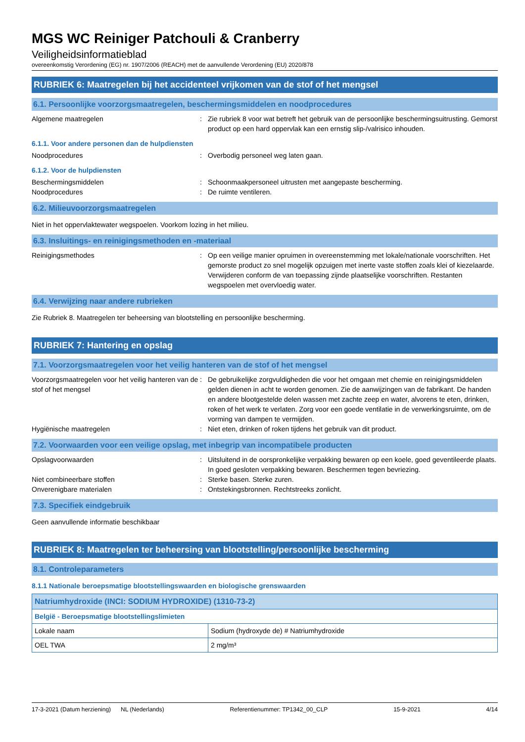MGS WC Reiniger Patchouli & Cranberry
Veiligheidsinformatieblad
overeenkomstig Verordening (EG) nr. 1907/2006 (REACH) met de aanvullende Verordening (EU) 2020/878
RUBRIEK 6: Maatregelen bij het accidenteel vrijkomen van de stof of het mengsel
6.1. Persoonlijke voorzorgsmaatregelen, beschermingsmiddelen en noodprocedures
Algemene maatregelen : Zie rubriek 8 voor wat betreft het gebruik van de persoonlijke beschermingsuitrusting. Gemorst product op een hard oppervlak kan een ernstig slip-/valrisico inhouden.
6.1.1. Voor andere personen dan de hulpdiensten
Noodprocedures : Overbodig personeel weg laten gaan.
6.1.2. Voor de hulpdiensten
Beschermingsmiddelen : Schoonmaakpersoneel uitrusten met aangepaste bescherming.
Noodprocedures : De ruimte ventileren.
6.2. Milieuvoorzorgsmaatregelen
Niet in het oppervlaktewater wegspoelen. Voorkom lozing in het milieu.
6.3. Insluitings- en reinigingsmethoden en -materiaal
Reinigingsmethodes : Op een veilige manier opruimen in overeenstemming met lokale/nationale voorschriften. Het gemorste product zo snel mogelijk opzuigen met inerte vaste stoffen zoals klei of kiezelaarde. Verwijderen conform de van toepassing zijnde plaatselijke voorschriften. Restanten wegspoelen met overvloedig water.
6.4. Verwijzing naar andere rubrieken
Zie Rubriek 8. Maatregelen ter beheersing van blootstelling en persoonlijke bescherming.
RUBRIEK 7: Hantering en opslag
7.1. Voorzorgsmaatregelen voor het veilig hanteren van de stof of het mengsel
Voorzorgsmaatregelen voor het veilig hanteren van de stof of het mengsel
: De gebruikelijke zorgvuldigheden die voor het omgaan met chemie en reinigingsmiddelen gelden dienen in acht te worden genomen. Zie de aanwijzingen van de fabrikant. De handen en andere blootgestelde delen wassen met zachte zeep en water, alvorens te eten, drinken, roken of het werk te verlaten. Zorg voor een goede ventilatie in de verwerkingsruimte, om de vorming van dampen te vermijden.
Hygiënische maatregelen : Niet eten, drinken of roken tijdens het gebruik van dit product.
7.2. Voorwaarden voor een veilige opslag, met inbegrip van incompatibele producten
Opslagvoorwaarden : Uitsluitend in de oorspronkelijke verpakking bewaren op een koele, goed geventileerde plaats. In goed gesloten verpakking bewaren. Beschermen tegen bevriezing.
Niet combineerbare stoffen : Sterke basen. Sterke zuren.
Onverenigbare materialen : Ontstekingsbronnen. Rechtstreeks zonlicht.
7.3. Specifiek eindgebruik
Geen aanvullende informatie beschikbaar
RUBRIEK 8: Maatregelen ter beheersing van blootstelling/persoonlijke bescherming
8.1. Controleparameters
8.1.1 Nationale beroepsmatige blootstellingswaarden en biologische grenswaarden
| Natriumhydroxide (INCI: SODIUM HYDROXIDE) (1310-73-2) | |
| België - Beroepsmatige blootstellingslimieten | |
| Lokale naam | Sodium (hydroxyde de) # Natriumhydroxide |
| OEL TWA | 2 mg/m³ |
17-3-2021 (Datum herziening) NL (Nederlands) Referentienummer: TP1342_00_CLP 15-9-2021 4/14